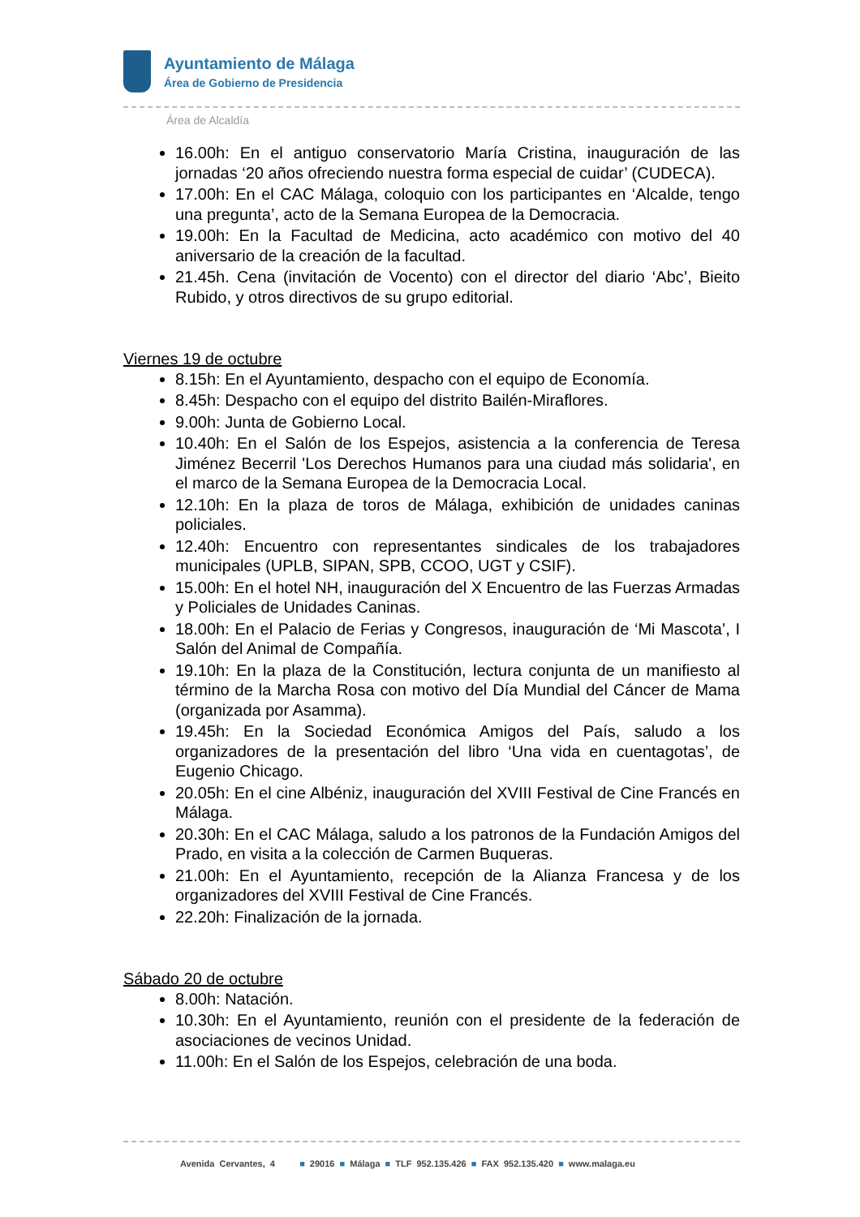Ayuntamiento de Málaga
Área de Gobierno de Presidencia
Área de Alcaldía
16.00h: En el antiguo conservatorio María Cristina, inauguración de las jornadas ‘20 años ofreciendo nuestra forma especial de cuidar’ (CUDECA).
17.00h: En el CAC Málaga, coloquio con los participantes en ‘Alcalde, tengo una pregunta’, acto de la Semana Europea de la Democracia.
19.00h: En la Facultad de Medicina, acto académico con motivo del 40 aniversario de la creación de la facultad.
21.45h. Cena (invitación de Vocento) con el director del diario ‘Abc’, Bieito Rubido, y otros directivos de su grupo editorial.
Viernes 19 de octubre
8.15h: En el Ayuntamiento, despacho con el equipo de Economía.
8.45h: Despacho con el equipo del distrito Bailén-Miraflores.
9.00h: Junta de Gobierno Local.
10.40h: En el Salón de los Espejos, asistencia a la conferencia de Teresa Jiménez Becerril 'Los Derechos Humanos para una ciudad más solidaria', en el marco de la Semana Europea de la Democracia Local.
12.10h: En la plaza de toros de Málaga, exhibición de unidades caninas policiales.
12.40h: Encuentro con representantes sindicales de los trabajadores municipales (UPLB, SIPAN, SPB, CCOO, UGT y CSIF).
15.00h: En el hotel NH, inauguración del X Encuentro de las Fuerzas Armadas y Policiales de Unidades Caninas.
18.00h: En el Palacio de Ferias y Congresos, inauguración de ‘Mi Mascota’, I Salón del Animal de Compañía.
19.10h: En la plaza de la Constitución, lectura conjunta de un manifiesto al término de la Marcha Rosa con motivo del Día Mundial del Cáncer de Mama (organizada por Asamma).
19.45h: En la Sociedad Económica Amigos del País, saludo a los organizadores de la presentación del libro ‘Una vida en cuentagotas’, de Eugenio Chicago.
20.05h: En el cine Albéniz, inauguración del XVIII Festival de Cine Francés en Málaga.
20.30h: En el CAC Málaga, saludo a los patronos de la Fundación Amigos del Prado, en visita a la colección de Carmen Buqueras.
21.00h: En el Ayuntamiento, recepción de la Alianza Francesa y de los organizadores del XVIII Festival de Cine Francés.
22.20h: Finalización de la jornada.
Sábado 20 de octubre
8.00h: Natación.
10.30h: En el Ayuntamiento, reunión con el presidente de la federación de asociaciones de vecinos Unidad.
11.00h: En el Salón de los Espejos, celebración de una boda.
Avenida Cervantes, 4 ■ 29016 ■ Málaga ■ TLF 952.135.426 ■ FAX 952.135.420 ■ www.malaga.eu